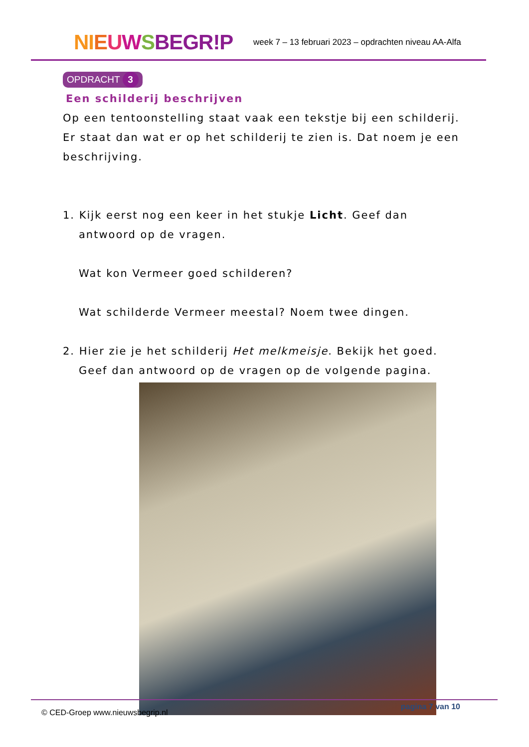NI EUWSBEGR!P
week 7 – 13 februari 2023 – opdrachten niveau AA-Alfa
OPDRACHT 3
Een schilderij beschrijven
Op een tentoonstelling staat vaak een tekstje bij een schilderij. Er staat dan wat er op het schilderij te zien is. Dat noem je een beschrijving.
1. Kijk eerst nog een keer in het stukje Licht. Geef dan
antwoord op de vragen.
Wat kon Vermeer goed schilderen?
Wat schilderde Vermeer meestal? Noem twee dingen.
2. Hier zie je het schilderij Het melkmeisje. Bekijk het goed.
Geef dan antwoord op de vragen op de volgende pagina.
© CED-Groep www.nieuwsbegrip.nl pagina 7 van 10